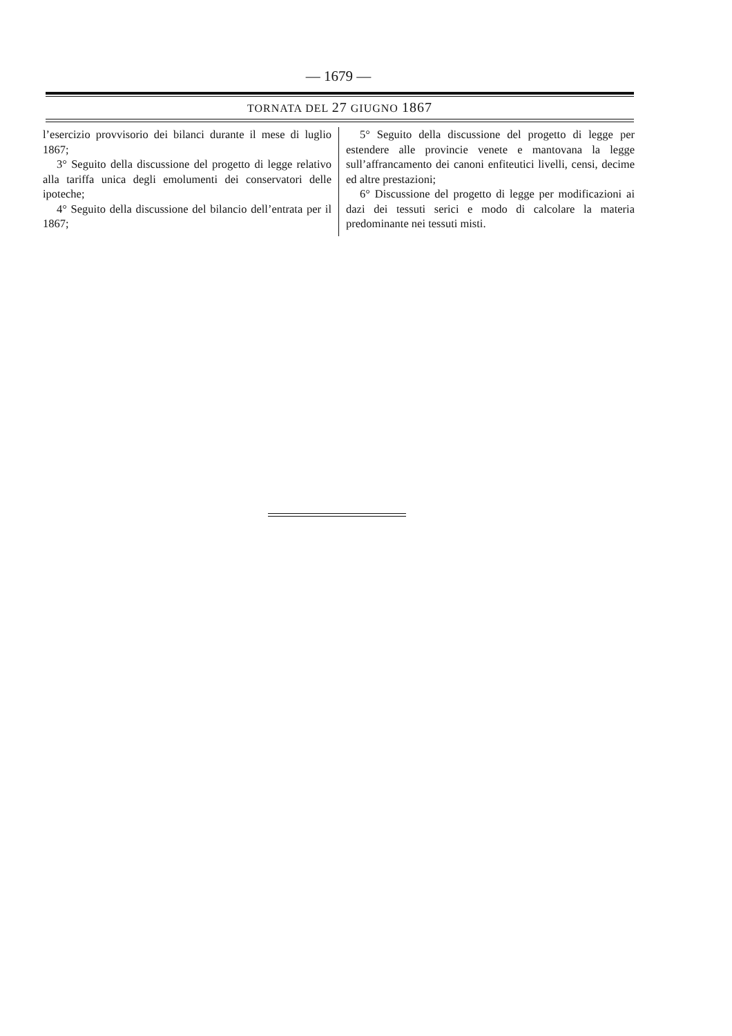— 1679 —
TORNATA DEL 27 GIUGNO 1867
l’esercizio provvisorio dei bilanci durante il mese di luglio 1867;
3° Seguito della discussione del progetto di legge relativo alla tariffa unica degli emolumenti dei conservatori delle ipoteche;
4° Seguito della discussione del bilancio dell’entrata per il 1867;
5° Seguito della discussione del progetto di legge per estendere alle provincie venete e mantovana la legge sull’affrancamento dei canoni enfiteutici livelli, censi, decime ed altre prestazioni;
6° Discussione del progetto di legge per modificazioni ai dazi dei tessuti serici e modo di calcolare la materia predominante nei tessuti misti.